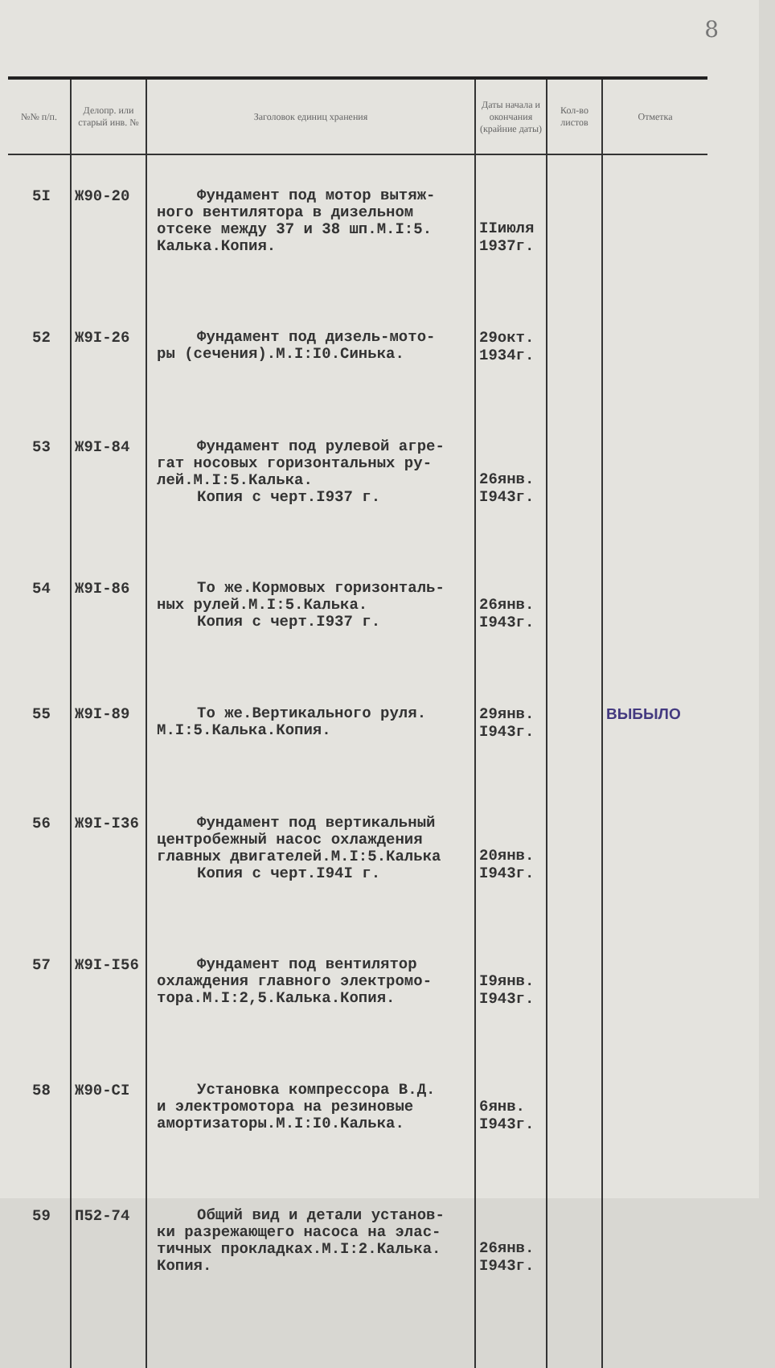8
| №№ п/п. | Делопр. или старый инв. № | Заголовок единиц хранения | Даты начала и окончания (крайние даты) | Кол-во листов | Отметка |
| --- | --- | --- | --- | --- | --- |
| 5I | Ж90-20 | Фундамент под мотор вытяж- ного вентилятора в дизельном отсеке между 37 и 38 шп.М.I:5. Калька.Копия. | IIиюля 1937г. | | |
| 52 | Ж9I-26 | Фундамент под дизель-мото- ры (сечения).М.I:I0.Синька. | 29окт. 1934г. | | |
| 53 | Ж9I-84 | Фундамент под рулевой агре- гат носовых горизонтальных ру-лей.М.I:5.Калька. Копия с черт.I937 г. | 26янв. I943г. | | |
| 54 | Ж9I-86 | То же.Кормовых горизонталь- ных рулей.М.I:5.Калька. Копия с черт.I937 г. | 26янв. I943г. | | |
| 55 | Ж9I-89 | То же.Вертикального руля. М.I:5.Калька.Копия. | 29янв. I943г. | | ВЫБЫЛО |
| 56 | Ж9I-I36 | Фундамент под вертикальный центробежный насос охлаждения главных двигателей.М.I:5.Калька Копия с черт.I94I г. | 20янв. I943г. | | |
| 57 | Ж9I-I56 | Фундамент под вентилятор охлаждения главного электромо-тора.М.I:2,5.Калька.Копия. | I9янв. I943г. | | |
| 58 | Ж90-CI | Установка компрессора В.Д. и электромотора на резиновые амортизаторы.М.I:I0.Калька. | 6янв. I943г. | | |
| 59 | П52-74 | Общий вид и детали установ- ки разрежающего насоса на элас-тичных прокладках.М.I:2.Калька. Копия. | 26янв. I943г. | | |